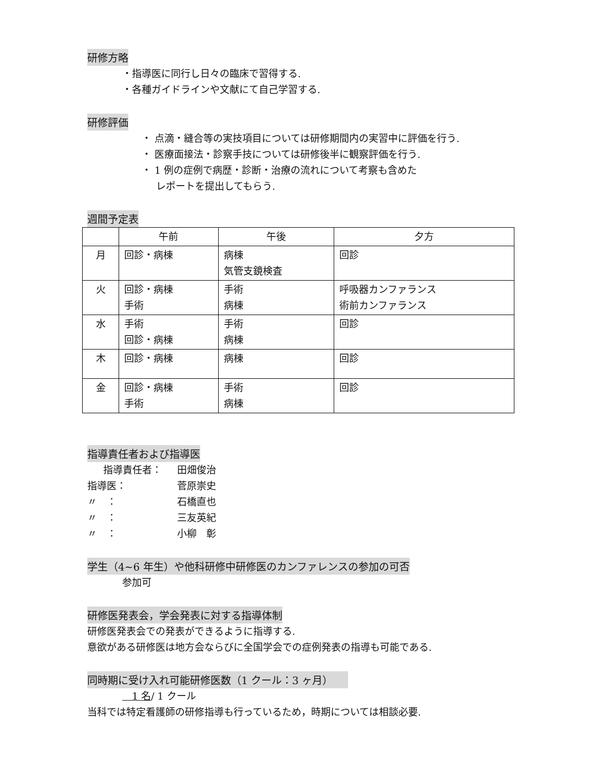研修方略
・指導医に同行し日々の臨床で習得する.
・各種ガイドラインや文献にて自己学習する.
研修評価
・ 点滴・縫合等の実技項目については研修期間内の実習中に評価を行う.
・ 医療面接法・診察手技については研修後半に観察評価を行う.
・ 1 例の症例で病歴・診断・治療の流れについて考察も含めた
レポートを提出してもらう.
週間予定表
| | 午前 | 午後 | 夕方 |
| --- | --- | --- | --- |
| 月 | 回診・病棟 | 病棟 気管支鏡検査 | 回診 |
| 火 | 回診・病棟 手術 | 手術 病棟 | 呼吸器カンファランス 術前カンファランス |
| 水 | 手術 回診・病棟 | 手術 病棟 | 回診 |
| 木 | 回診・病棟 | 病棟 | 回診 |
| 金 | 回診・病棟 手術 | 手術 病棟 | 回診 |
指導責任者および指導医
指導責任者： 田畑俊治 指導医： 菅原崇史 〃　： 石橋直也 〃　： 三友英紀 〃　： 小柳　彰
学生（4~6 年生）や他科研修中研修医のカンファレンスの参加の可否
参加可
研修医発表会，学会発表に対する指導体制
研修医発表会での発表ができるように指導する.
意欲がある研修医は地方会ならびに全国学会での症例発表の指導も可能である.
同時期に受け入れ可能研修医数（1 クール：3 ヶ月）　　
　1 名/ 1 クール
当科では特定看護師の研修指導も行っているため，時期については相談必要.